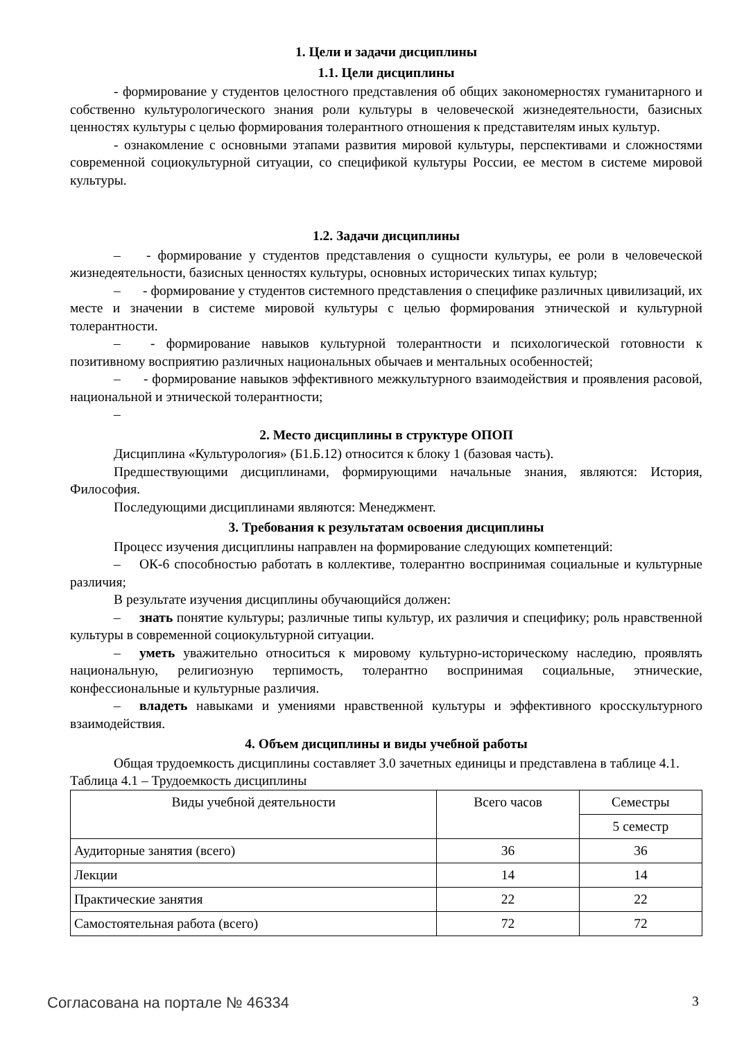1. Цели и задачи дисциплины
1.1. Цели дисциплины
- формирование у студентов целостного представления об общих закономерностях гуманитарного и собственно культурологического знания роли культуры в человеческой жизнедеятельности, базисных ценностях культуры с целью формирования толерантного отношения к представителям иных культур.
- ознакомление с основными этапами развития мировой культуры, перспективами и сложностями современной социокультурной ситуации, со спецификой культуры России, ее местом в системе мировой культуры.
1.2. Задачи дисциплины
– - формирование у студентов представления о сущности культуры, ее роли в человеческой жизнедеятельности, базисных ценностях культуры, основных исторических типах культур;
– - формирование у студентов системного представления о специфике различных цивилизаций, их месте и значении в системе мировой культуры с целью формирования этнической и культурной толерантности.
– - формирование навыков культурной толерантности и психологической готовности к позитивному восприятию различных национальных обычаев и ментальных особенностей;
– - формирование навыков эффективного межкультурного взаимодействия и проявления расовой, национальной и этнической толерантности;
–
2. Место дисциплины в структуре ОПОП
Дисциплина «Культурология» (Б1.Б.12) относится к блоку 1 (базовая часть).
Предшествующими дисциплинами, формирующими начальные знания, являются: История, Философия.
Последующими дисциплинами являются: Менеджмент.
3. Требования к результатам освоения дисциплины
Процесс изучения дисциплины направлен на формирование следующих компетенций:
– ОК-6 способностью работать в коллективе, толерантно воспринимая социальные и культурные различия;
В результате изучения дисциплины обучающийся должен:
– знать понятие культуры; различные типы культур, их различия и специфику; роль нравственной культуры в современной социокультурной ситуации.
– уметь уважительно относиться к мировому культурно-историческому наследию, проявлять национальную, религиозную терпимость, толерантно воспринимая социальные, этнические, конфессиональные и культурные различия.
– владеть навыками и умениями нравственной культуры и эффективного кросскультурного взаимодействия.
4. Объем дисциплины и виды учебной работы
Общая трудоемкость дисциплины составляет 3.0 зачетных единицы и представлена в таблице 4.1.
Таблица 4.1 – Трудоемкость дисциплины
| Виды учебной деятельности | Всего часов | Семестры |
| --- | --- | --- |
| | | 5 семестр |
| Аудиторные занятия (всего) | 36 | 36 |
| Лекции | 14 | 14 |
| Практические занятия | 22 | 22 |
| Самостоятельная работа (всего) | 72 | 72 |
Согласована на портале № 46334 3